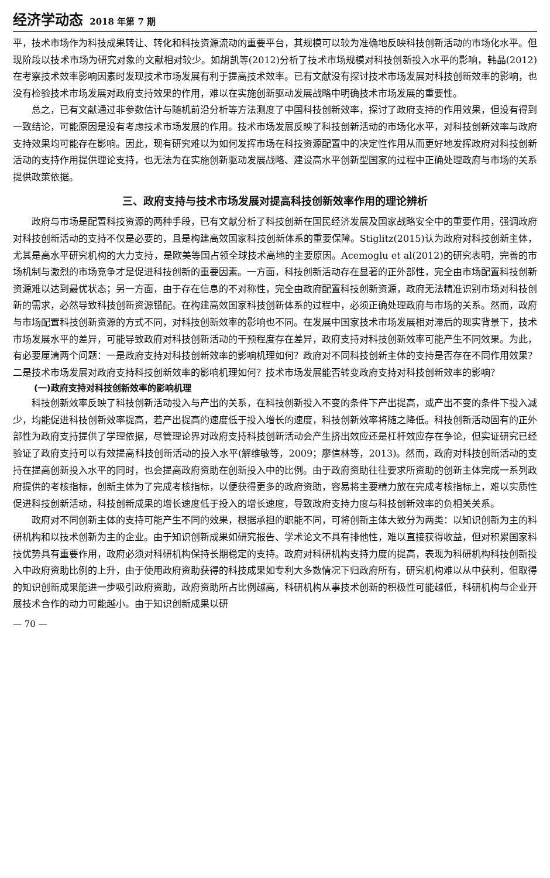经济学动态 2018 年第 7 期
平，技术市场作为科技成果转让、转化和科技资源流动的重要平台，其规模可以较为准确地反映科技创新活动的市场化水平。但现阶段以技术市场为研究对象的文献相对较少。如胡凯等(2012)分析了技术市场规模对科技创新投入水平的影响，韩晶(2012)在考察技术效率影响因素时发现技术市场发展有利于提高技术效率。已有文献没有探讨技术市场发展对科技创新效率的影响，也没有检验技术市场发展对政府支持效果的作用，难以在实施创新驱动发展战略中明确技术市场发展的重要性。
总之，已有文献通过非参数估计与随机前沿分析等方法测度了中国科技创新效率，探讨了政府支持的作用效果，但没有得到一致结论，可能原因是没有考虑技术市场发展的作用。技术市场发展反映了科技创新活动的市场化水平，对科技创新效率与政府支持效果均可能存在影响。因此，现有研究难以为如何发挥市场在科技资源配置中的决定性作用从而更好地发挥政府对科技创新活动的支持作用提供理论支持，也无法为在实施创新驱动发展战略、建设高水平创新型国家的过程中正确处理政府与市场的关系提供政策依据。
三、政府支持与技术市场发展对提高科技创新效率作用的理论辨析
政府与市场是配置科技资源的两种手段，已有文献分析了科技创新在国民经济发展及国家战略安全中的重要作用，强调政府对科技创新活动的支持不仅是必要的，且是构建高效国家科技创新体系的重要保障。Stiglitz(2015)认为政府对科技创新主体，尤其是高水平研究机构的大力支持，是欧美等国占领全球技术高地的主要原因。Acemoglu et al(2012)的研究表明，完善的市场机制与激烈的市场竞争才是促进科技创新的重要因素。一方面，科技创新活动存在显著的正外部性，完全由市场配置科技创新资源难以达到最优状态；另一方面，由于存在信息的不对称性，完全由政府配置科技创新资源，政府无法精准识别市场对科技创新的需求，必然导致科技创新资源错配。在构建高效国家科技创新体系的过程中，必须正确处理政府与市场的关系。然而，政府与市场配置科技创新资源的方式不同，对科技创新效率的影响也不同。在发展中国家技术市场发展相对滞后的现实背景下，技术市场发展水平的差异，可能导致政府对科技创新活动的干预程度存在差异，政府支持对科技创新效率可能产生不同效果。为此，有必要厘清两个问题：一是政府支持对科技创新效率的影响机理如何？政府对不同科技创新主体的支持是否存在不同作用效果？二是技术市场发展对政府支持科技创新效率的影响机理如何？技术市场发展能否转变政府支持对科技创新效率的影响？
(一)政府支持对科技创新效率的影响机理
科技创新效率反映了科技创新活动投入与产出的关系，在科技创新投入不变的条件下产出提高，或产出不变的条件下投入减少，均能促进科技创新效率提高，若产出提高的速度低于投入增长的速度，科技创新效率将随之降低。科技创新活动固有的正外部性为政府支持提供了学理依据，尽管理论界对政府支持科技创新活动会产生挤出效应还是杠杆效应存在争论，但实证研究已经验证了政府支持可以有效提高科技创新活动的投入水平(解维敏等，2009；廖信林等，2013)。然而，政府对科技创新活动的支持在提高创新投入水平的同时，也会提高政府资助在创新投入中的比例。由于政府资助往往要求所资助的创新主体完成一系列政府提供的考核指标，创新主体为了完成考核指标，以便获得更多的政府资助，容易将主要精力放在完成考核指标上，难以实质性促进科技创新活动，科技创新成果的增长速度低于投入的增长速度，导致政府支持力度与科技创新效率的负相关关系。
政府对不同创新主体的支持可能产生不同的效果，根据承担的职能不同，可将创新主体大致分为两类：以知识创新为主的科研机构和以技术创新为主的企业。由于知识创新成果如研究报告、学术论文不具有排他性，难以直接获得收益，但对积累国家科技优势具有重要作用，政府必须对科研机构保持长期稳定的支持。政府对科研机构支持力度的提高，表现为科研机构科技创新投入中政府资助比例的上升，由于使用政府资助获得的科技成果如专利大多数情况下归政府所有，研究机构难以从中获利，但取得的知识创新成果能进一步吸引政府资助，政府资助所占比例越高，科研机构从事技术创新的积极性可能越低，科研机构与企业开展技术合作的动力可能越小。由于知识创新成果以研
— 70 —